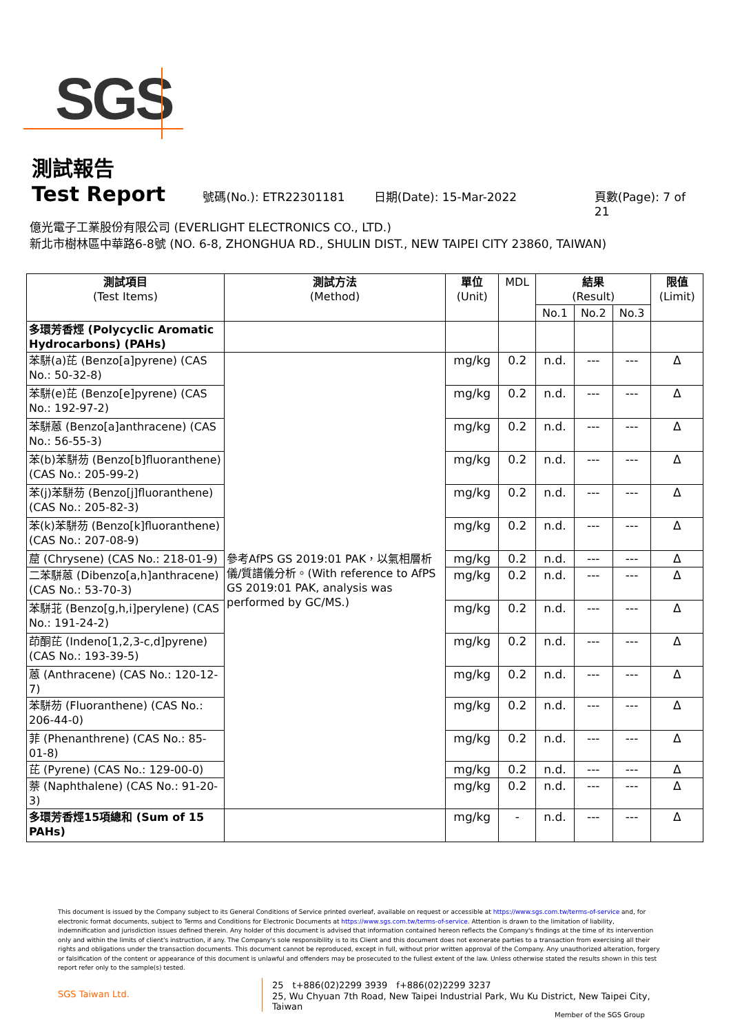SGS
測試報告
Test Report
號碼(No.): ETR22301181 日期(Date): 15-Mar-2022 頁數(Page): 7 of 21
億光電子工業股份有限公司 (EVERLIGHT ELECTRONICS CO., LTD.)
新北市樹林區中華路6-8號 (NO. 6-8, ZHONGHUA RD., SHULIN DIST., NEW TAIPEI CITY 23860, TAIWAN)
| 測試項目 (Test Items) | 測試方法 (Method) | 單位 (Unit) | MDL | 結果 (Result) | | | 限值 (Limit) |
| --- | --- | --- | --- | --- | --- | --- | --- |
| | | | | No.1 | No.2 | No.3 | |
| 多環芳香烴 (Polycyclic Aromatic Hydrocarbons) (PAHs) | | | | | | | |
| 苯駢(a)芘 (Benzo[a]pyrene) (CAS No.: 50-32-8) | 參考AfPS GS 2019:01 PAK，以氣相層析儀/質譜儀分析。(With reference to AfPS GS 2019:01 PAK, analysis was performed by GC/MS.) | mg/kg | 0.2 | n.d. | --- | --- | Δ |
| 苯駢(e)芘 (Benzo[e]pyrene) (CAS No.: 192-97-2) | | mg/kg | 0.2 | n.d. | --- | --- | Δ |
| 苯駢蒽 (Benzo[a]anthracene) (CAS No.: 56-55-3) | | mg/kg | 0.2 | n.d. | --- | --- | Δ |
| 苯(b)苯駢芴 (Benzo[b]fluoranthene) (CAS No.: 205-99-2) | | mg/kg | 0.2 | n.d. | --- | --- | Δ |
| 苯(j)苯駢芴 (Benzo[j]fluoranthene) (CAS No.: 205-82-3) | | mg/kg | 0.2 | n.d. | --- | --- | Δ |
| 苯(k)苯駢芴 (Benzo[k]fluoranthene) (CAS No.: 207-08-9) | | mg/kg | 0.2 | n.d. | --- | --- | Δ |
| 䓛 (Chrysene) (CAS No.: 218-01-9) | | mg/kg | 0.2 | n.d. | --- | --- | Δ |
| 二苯駢蒽 (Dibenzo[a,h]anthracene) (CAS No.: 53-70-3) | | mg/kg | 0.2 | n.d. | --- | --- | Δ |
| 苯駢苝 (Benzo[g,h,i]perylene) (CAS No.: 191-24-2) | | mg/kg | 0.2 | n.d. | --- | --- | Δ |
| 茚酮芘 (Indeno[1,2,3-c,d]pyrene) (CAS No.: 193-39-5) | | mg/kg | 0.2 | n.d. | --- | --- | Δ |
| 蒽 (Anthracene) (CAS No.: 120-12-7) | | mg/kg | 0.2 | n.d. | --- | --- | Δ |
| 苯駢芴 (Fluoranthene) (CAS No.: 206-44-0) | | mg/kg | 0.2 | n.d. | --- | --- | Δ |
| 菲 (Phenanthrene) (CAS No.: 85-01-8) | | mg/kg | 0.2 | n.d. | --- | --- | Δ |
| 芘 (Pyrene) (CAS No.: 129-00-0) | | mg/kg | 0.2 | n.d. | --- | --- | Δ |
| 萘 (Naphthalene) (CAS No.: 91-20-3) | | mg/kg | 0.2 | n.d. | --- | --- | Δ |
| 多環芳香烴15項總和 (Sum of 15 PAHs) | | mg/kg | - | n.d. | --- | --- | Δ |
This document is issued by the Company subject to its General Conditions of Service printed overleaf, available on request or accessible at https://www.sgs.com.tw/terms-of-service and, for electronic format documents, subject to Terms and Conditions for Electronic Documents at https://www.sgs.com.tw/terms-of-service. Attention is drawn to the limitation of liability, indemnification and jurisdiction issues defined therein. Any holder of this document is advised that information contained hereon reflects the Company's findings at the time of its intervention only and within the limits of client's instruction, if any. The Company's sole responsibility is to its Client and this document does not exonerate parties to a transaction from exercising all their rights and obligations under the transaction documents. This document cannot be reproduced, except in full, without prior written approval of the Company. Any unauthorized alteration, forgery or falsification of the content or appearance of this document is unlawful and offenders may be prosecuted to the fullest extent of the law. Unless otherwise stated the results shown in this test report refer only to the sample(s) tested.
SGS Taiwan Ltd.
25　t+886(02)2299 3939　f+886(02)2299 3237
25, Wu Chyuan 7th Road, New Taipei Industrial Park, Wu Ku District, New Taipei City, Taiwan
Member of the SGS Group